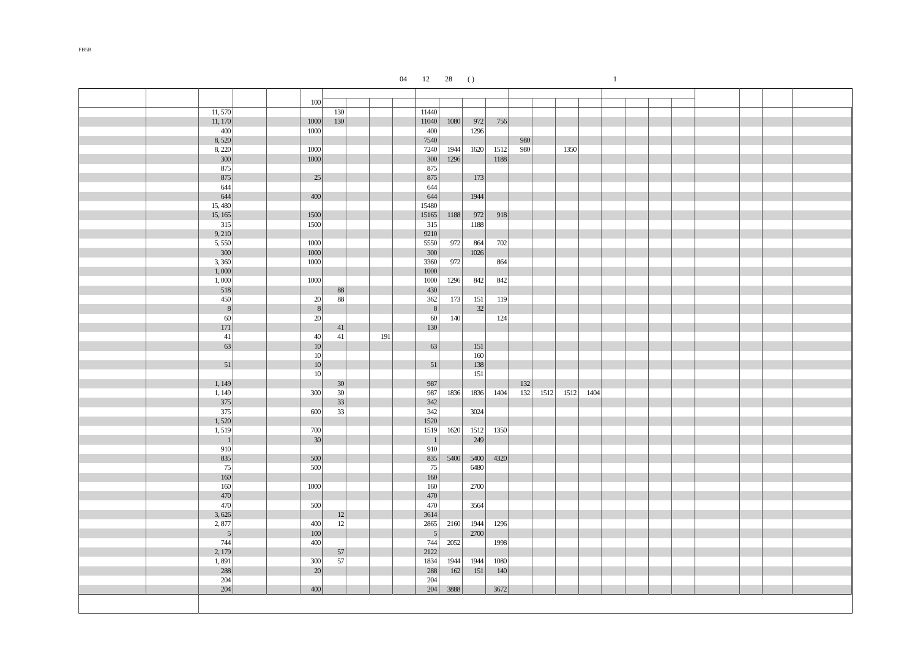FB5B
04 12 28 ( ) 1
| | | | | | 100 | | | | | | | | | | | | | | | | | | | | | |
| --- | --- | --- | --- | --- | --- | --- | --- | --- | --- | --- | --- | --- | --- | --- | --- | --- | --- | --- | --- | --- | --- | --- | --- | --- | --- | --- |
| | | 11, 570 | | | | 130 | | | | 11440 | | | | | | | | | | | | | | | | |
| | | 11, 170 | | | 1000 | 130 | | | | 11040 | 1080 | 972 | 756 | | | | | | | | | | | | | |
| | | 400 | | | 1000 | | | | | 400 | | 1296 | | | | | | | | | | | | | | |
| | | 8, 520 | | | | | | | | 7540 | | | | 980 | | | | | | | | | | | | |
| | | 8, 220 | | | 1000 | | | | | 7240 | 1944 | 1620 | 1512 | 980 | | 1350 | | | | | | | | | | |
| | | 300 | | | 1000 | | | | | 300 | 1296 | | 1188 | | | | | | | | | | | | | |
| | | 875 | | | | | | | | 875 | | | | | | | | | | | | | | | | |
| | | 875 | | | 25 | | | | | 875 | | 173 | | | | | | | | | | | | | | |
| | | 644 | | | | | | | | 644 | | | | | | | | | | | | | | | | |
| | | 644 | | | 400 | | | | | 644 | | 1944 | | | | | | | | | | | | | | |
| | | 15, 480 | | | | | | | | 15480 | | | | | | | | | | | | | | | | |
| | | 15, 165 | | | 1500 | | | | | 15165 | 1188 | 972 | 918 | | | | | | | | | | | | | |
| | | 315 | | | 1500 | | | | | 315 | | 1188 | | | | | | | | | | | | | | |
| | | 9, 210 | | | | | | | | 9210 | | | | | | | | | | | | | | | | |
| | | 5, 550 | | | 1000 | | | | | 5550 | 972 | 864 | 702 | | | | | | | | | | | | | |
| | | 300 | | | 1000 | | | | | 300 | | 1026 | | | | | | | | | | | | | | |
| | | 3, 360 | | | 1000 | | | | | 3360 | 972 | | 864 | | | | | | | | | | | | | |
| | | 1, 000 | | | | | | | | 1000 | | | | | | | | | | | | | | | | |
| | | 1, 000 | | | 1000 | | | | | 1000 | 1296 | 842 | 842 | | | | | | | | | | | | | |
| | | 518 | | | | 88 | | | | 430 | | | | | | | | | | | | | | | | |
| | | 450 | | | 20 | 88 | | | | 362 | 173 | 151 | 119 | | | | | | | | | | | | | |
| | | 8 | | | 8 | | | | | 8 | | 32 | | | | | | | | | | | | | | |
| | | 60 | | | 20 | | | | | 60 | 140 | | 124 | | | | | | | | | | | | | |
| | | 171 | | | | 41 | | | | 130 | | | | | | | | | | | | | | | | |
| | | 41 | | | 40 | 41 | | 191 | | | | | | | | | | | | | | | | | | |
| | | 63 | | | 10 | | | | | 63 | | 151 | | | | | | | | | | | | | | |
| | | | | | 10 | | | | | | | 160 | | | | | | | | | | | | | | |
| | | 51 | | | 10 | | | | | 51 | | 138 | | | | | | | | | | | | | | |
| | | | | | 10 | | | | | | | 151 | | | | | | | | | | | | | | |
| | | 1, 149 | | | | 30 | | | | 987 | | | | 132 | | | | | | | | | | | | |
| | | 1, 149 | | | 300 | 30 | | | | 987 | 1836 | 1836 | 1404 | 132 | 1512 | 1512 | 1404 | | | | | | | | | |
| | | 375 | | | | 33 | | | | 342 | | | | | | | | | | | | | | | | |
| | | 375 | | | 600 | 33 | | | | 342 | | 3024 | | | | | | | | | | | | | | |
| | | 1, 520 | | | | | | | | 1520 | | | | | | | | | | | | | | | | |
| | | 1, 519 | | | 700 | | | | | 1519 | 1620 | 1512 | 1350 | | | | | | | | | | | | | |
| | | 1 | | | 30 | | | | | 1 | | 249 | | | | | | | | | | | | | | |
| | | 910 | | | | | | | | 910 | | | | | | | | | | | | | | | | |
| | | 835 | | | 500 | | | | | 835 | 5400 | 5400 | 4320 | | | | | | | | | | | | | |
| | | 75 | | | 500 | | | | | 75 | | 6480 | | | | | | | | | | | | | | |
| | | 160 | | | | | | | | 160 | | | | | | | | | | | | | | | | |
| | | 160 | | | 1000 | | | | | 160 | | 2700 | | | | | | | | | | | | | | |
| | | 470 | | | | | | | | 470 | | | | | | | | | | | | | | | | |
| | | 470 | | | 500 | | | | | 470 | | 3564 | | | | | | | | | | | | | | |
| | | 3, 626 | | | | 12 | | | | 3614 | | | | | | | | | | | | | | | | |
| | | 2, 877 | | | 400 | 12 | | | | 2865 | 2160 | 1944 | 1296 | | | | | | | | | | | | | |
| | | 5 | | | 100 | | | | | 5 | | 2700 | | | | | | | | | | | | | | |
| | | 744 | | | 400 | | | | | 744 | 2052 | | 1998 | | | | | | | | | | | | | |
| | | 2, 179 | | | | 57 | | | | 2122 | | | | | | | | | | | | | | | | |
| | | 1, 891 | | | 300 | 57 | | | | 1834 | 1944 | 1944 | 1080 | | | | | | | | | | | | | |
| | | 288 | | | 20 | | | | | 288 | 162 | 151 | 140 | | | | | | | | | | | | | |
| | | 204 | | | | | | | | 204 | | | | | | | | | | | | | | | | |
| | | 204 | | | 400 | | | | | 204 | 3888 | | 3672 | | | | | | | | | | | | | |